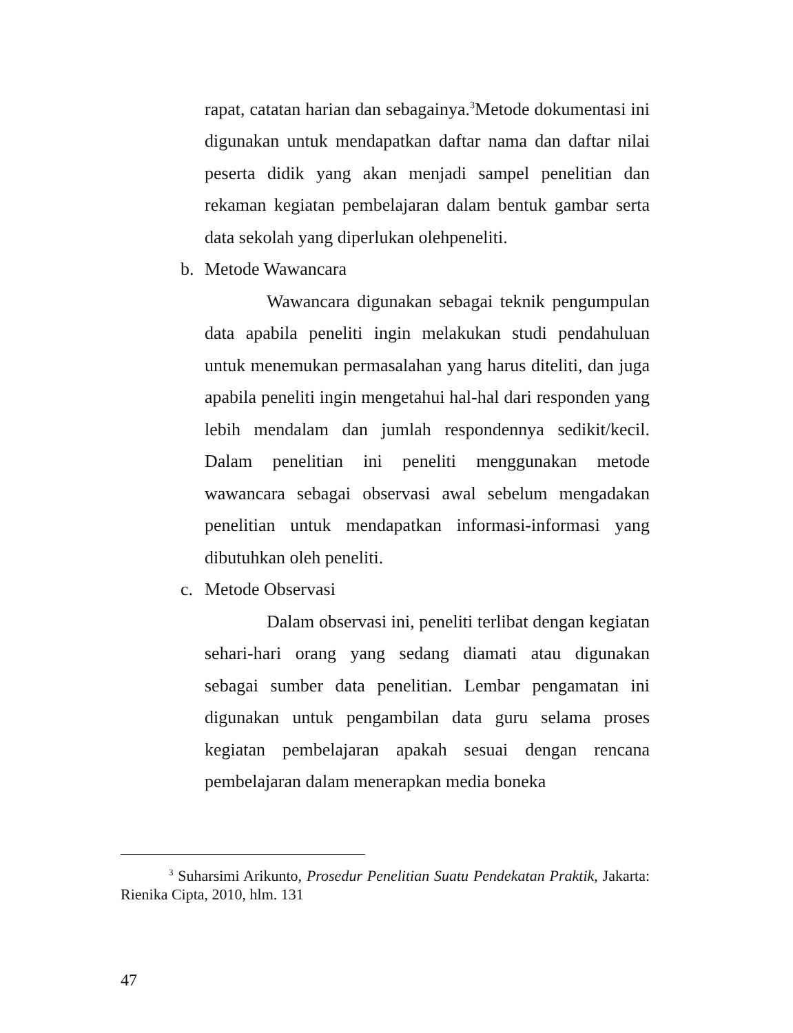rapat, catatan harian dan sebagainya.<sup>3</sup>Metode dokumentasi ini digunakan untuk mendapatkan daftar nama dan daftar nilai peserta didik yang akan menjadi sampel penelitian dan rekaman kegiatan pembelajaran dalam bentuk gambar serta data sekolah yang diperlukan olehpeneliti.
b. Metode Wawancara
Wawancara digunakan sebagai teknik pengumpulan data apabila peneliti ingin melakukan studi pendahuluan untuk menemukan permasalahan yang harus diteliti, dan juga apabila peneliti ingin mengetahui hal-hal dari responden yang lebih mendalam dan jumlah respondennya sedikit/kecil. Dalam penelitian ini peneliti menggunakan metode wawancara sebagai observasi awal sebelum mengadakan penelitian untuk mendapatkan informasi-informasi yang dibutuhkan oleh peneliti.
c. Metode Observasi
Dalam observasi ini, peneliti terlibat dengan kegiatan sehari-hari orang yang sedang diamati atau digunakan sebagai sumber data penelitian. Lembar pengamatan ini digunakan untuk pengambilan data guru selama proses kegiatan pembelajaran apakah sesuai dengan rencana pembelajaran dalam menerapkan media boneka
<sup>3</sup> Suharsimi Arikunto, Prosedur Penelitian Suatu Pendekatan Praktik, Jakarta: Rienika Cipta, 2010, hlm. 131
47